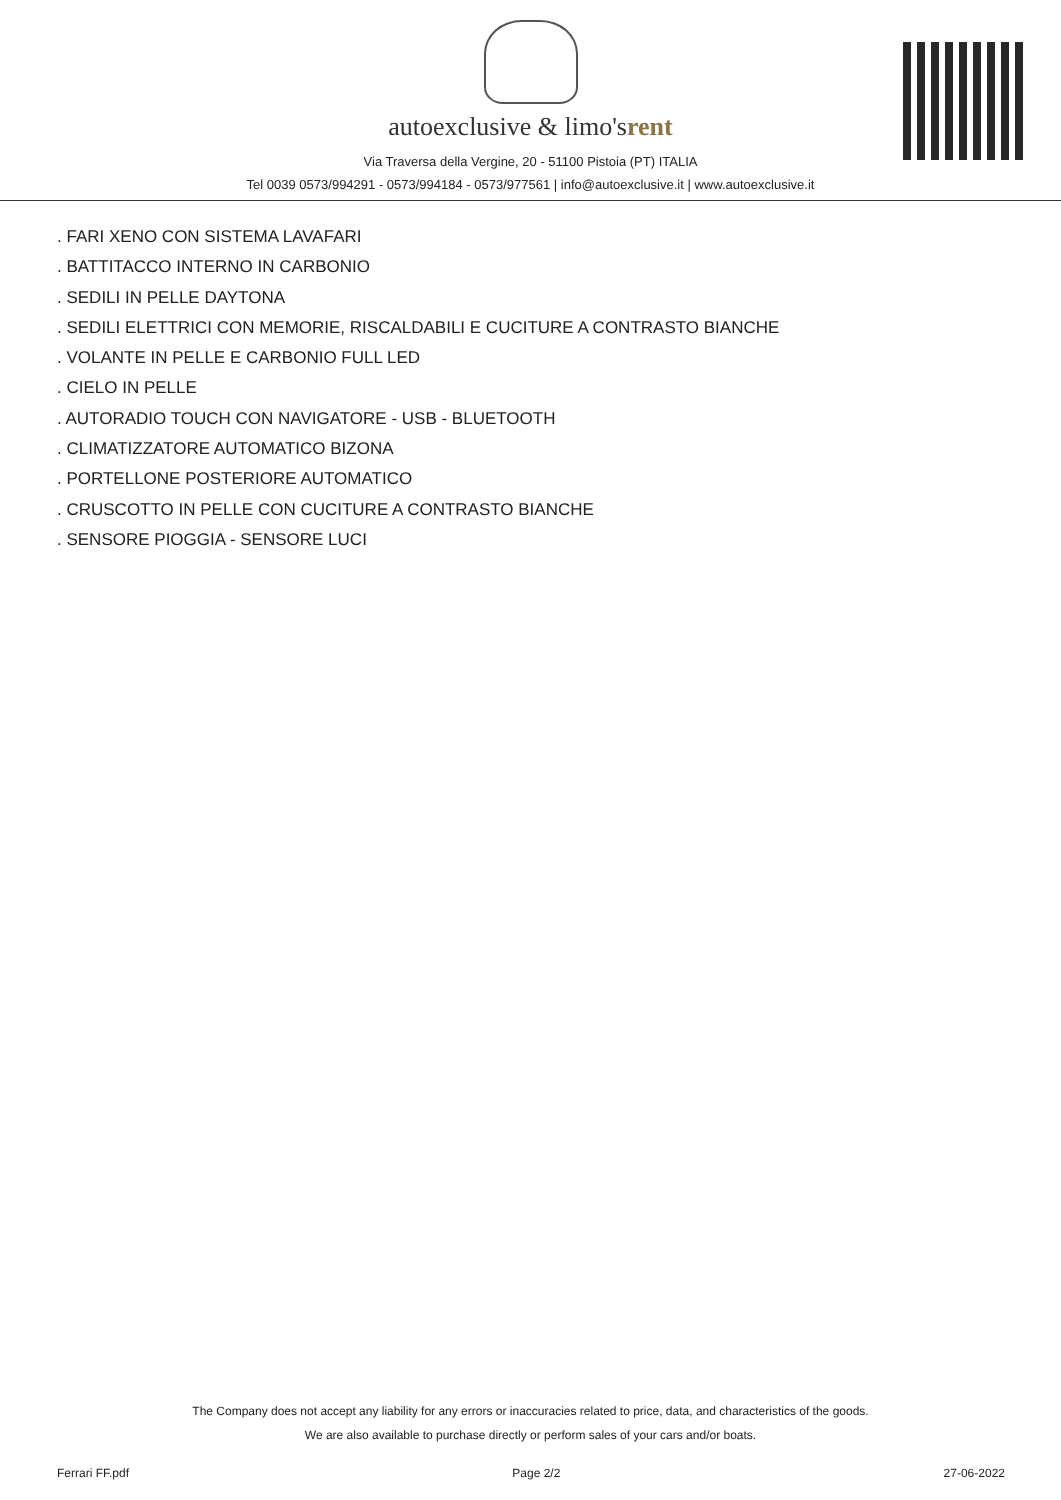autoexclusive & limo'srent
Via Traversa della Vergine, 20 - 51100 Pistoia (PT) ITALIA
Tel 0039 0573/994291 - 0573/994184 - 0573/977561 | info@autoexclusive.it | www.autoexclusive.it
. FARI XENO CON SISTEMA LAVAFARI
. BATTITACCO INTERNO IN CARBONIO
. SEDILI IN PELLE DAYTONA
. SEDILI ELETTRICI CON MEMORIE, RISCALDABILI E CUCITURE A CONTRASTO BIANCHE
. VOLANTE IN PELLE E CARBONIO FULL LED
. CIELO IN PELLE
. AUTORADIO TOUCH CON NAVIGATORE - USB - BLUETOOTH
. CLIMATIZZATORE AUTOMATICO BIZONA
. PORTELLONE POSTERIORE AUTOMATICO
. CRUSCOTTO IN PELLE CON CUCITURE A CONTRASTO BIANCHE
. SENSORE PIOGGIA - SENSORE LUCI
The Company does not accept any liability for any errors or inaccuracies related to price, data, and characteristics of the goods.
We are also available to purchase directly or perform sales of your cars and/or boats.
Ferrari FF.pdf Page 2/2 27-06-2022